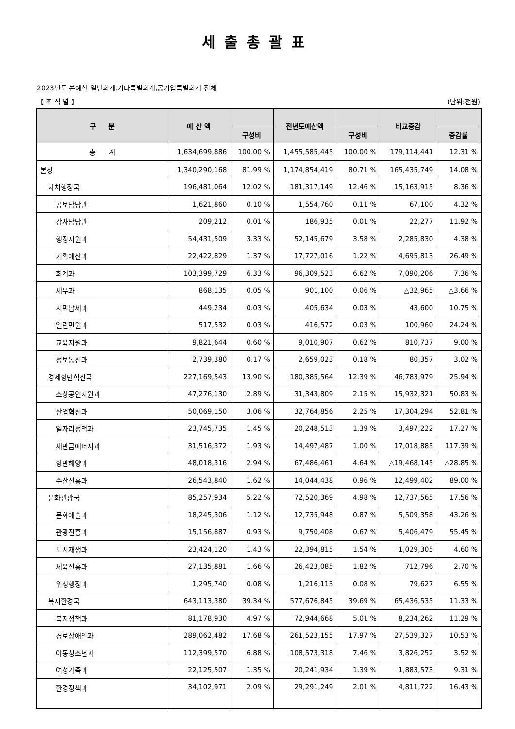세출총괄표
2023년도 본예산 일반회계,기타특별회계,공기업특별회계 전체
【 조 직 별 】 (단위:천원)
| 구 분 | 예 산 액 | | 전년도예산액 | | 비교증감 | |
| --- | --- | --- | --- | --- | --- | --- |
| | | 구성비 | | 구성비 | | 증감률 |
| 총 계 | 1,634,699,886 | 100.00 % | 1,455,585,445 | 100.00 % | 179,114,441 | 12.31 % |
| 본청 | 1,340,290,168 | 81.99 % | 1,174,854,419 | 80.71 % | 165,435,749 | 14.08 % |
| 자치행정국 | 196,481,064 | 12.02 % | 181,317,149 | 12.46 % | 15,163,915 | 8.36 % |
| 공보담당관 | 1,621,860 | 0.10 % | 1,554,760 | 0.11 % | 67,100 | 4.32 % |
| 감사담당관 | 209,212 | 0.01 % | 186,935 | 0.01 % | 22,277 | 11.92 % |
| 행정지원과 | 54,431,509 | 3.33 % | 52,145,679 | 3.58 % | 2,285,830 | 4.38 % |
| 기획예산과 | 22,422,829 | 1.37 % | 17,727,016 | 1.22 % | 4,695,813 | 26.49 % |
| 회계과 | 103,399,729 | 6.33 % | 96,309,523 | 6.62 % | 7,090,206 | 7.36 % |
| 세무과 | 868,135 | 0.05 % | 901,100 | 0.06 % | △32,965 | △3.66 % |
| 시민납세과 | 449,234 | 0.03 % | 405,634 | 0.03 % | 43,600 | 10.75 % |
| 열린민원과 | 517,532 | 0.03 % | 416,572 | 0.03 % | 100,960 | 24.24 % |
| 교육지원과 | 9,821,644 | 0.60 % | 9,010,907 | 0.62 % | 810,737 | 9.00 % |
| 정보통신과 | 2,739,380 | 0.17 % | 2,659,023 | 0.18 % | 80,357 | 3.02 % |
| 경제항만혁신국 | 227,169,543 | 13.90 % | 180,385,564 | 12.39 % | 46,783,979 | 25.94 % |
| 소상공인지원과 | 47,276,130 | 2.89 % | 31,343,809 | 2.15 % | 15,932,321 | 50.83 % |
| 산업혁신과 | 50,069,150 | 3.06 % | 32,764,856 | 2.25 % | 17,304,294 | 52.81 % |
| 일자리정책과 | 23,745,735 | 1.45 % | 20,248,513 | 1.39 % | 3,497,222 | 17.27 % |
| 새만금에너지과 | 31,516,372 | 1.93 % | 14,497,487 | 1.00 % | 17,018,885 | 117.39 % |
| 항만해양과 | 48,018,316 | 2.94 % | 67,486,461 | 4.64 % | △19,468,145 | △28.85 % |
| 수산진흥과 | 26,543,840 | 1.62 % | 14,044,438 | 0.96 % | 12,499,402 | 89.00 % |
| 문화관광국 | 85,257,934 | 5.22 % | 72,520,369 | 4.98 % | 12,737,565 | 17.56 % |
| 문화예술과 | 18,245,306 | 1.12 % | 12,735,948 | 0.87 % | 5,509,358 | 43.26 % |
| 관광진흥과 | 15,156,887 | 0.93 % | 9,750,408 | 0.67 % | 5,406,479 | 55.45 % |
| 도시재생과 | 23,424,120 | 1.43 % | 22,394,815 | 1.54 % | 1,029,305 | 4.60 % |
| 체육진흥과 | 27,135,881 | 1.66 % | 26,423,085 | 1.82 % | 712,796 | 2.70 % |
| 위생행정과 | 1,295,740 | 0.08 % | 1,216,113 | 0.08 % | 79,627 | 6.55 % |
| 복지환경국 | 643,113,380 | 39.34 % | 577,676,845 | 39.69 % | 65,436,535 | 11.33 % |
| 복지정책과 | 81,178,930 | 4.97 % | 72,944,668 | 5.01 % | 8,234,262 | 11.29 % |
| 경로장애인과 | 289,062,482 | 17.68 % | 261,523,155 | 17.97 % | 27,539,327 | 10.53 % |
| 아동청소년과 | 112,399,570 | 6.88 % | 108,573,318 | 7.46 % | 3,826,252 | 3.52 % |
| 여성가족과 | 22,125,507 | 1.35 % | 20,241,934 | 1.39 % | 1,883,573 | 9.31 % |
| 환경정책과 | 34,102,971 | 2.09 % | 29,291,249 | 2.01 % | 4,811,722 | 16.43 % |